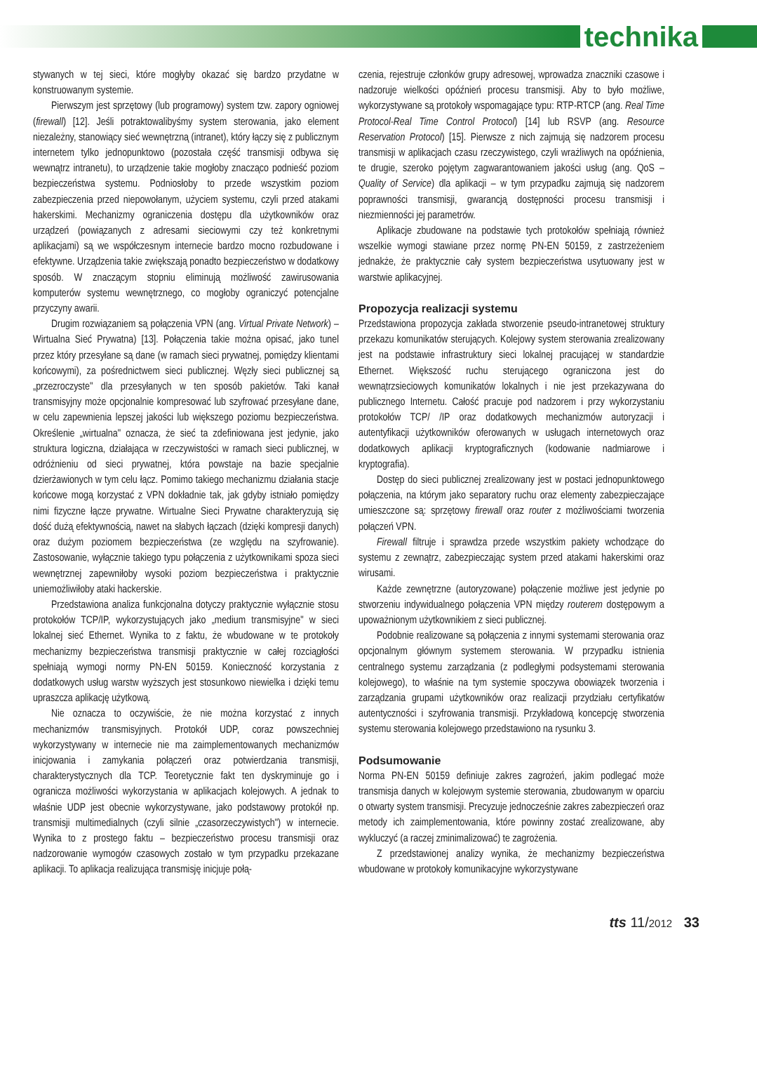technika
stywanych w tej sieci, które mogłyby okazać się bardzo przydatne w konstruowanym systemie.
Pierwszym jest sprzętowy (lub programowy) system tzw. zapory ogniowej (firewall) [12]. Jeśli potraktowalibyśmy system sterowania, jako element niezależny, stanowiący sieć wewnętrzną (intranet), który łączy się z publicznym internetem tylko jednopunktowo (pozostała część transmisji odbywa się wewnątrz intranetu), to urządzenie takie mogłoby znacząco podnieść poziom bezpieczeństwa systemu. Podniosłoby to przede wszystkim poziom zabezpieczenia przed niepowołanym, użyciem systemu, czyli przed atakami hakerskimi. Mechanizmy ograniczenia dostępu dla użytkowników oraz urządzeń (powiązanych z adresami sieciowymi czy też konkretnymi aplikacjami) są we współczesnym internecie bardzo mocno rozbudowane i efektywne. Urządzenia takie zwiększają ponadto bezpieczeństwo w dodatkowy sposób. W znaczącym stopniu eliminują możliwość zawirusowania komputerów systemu wewnętrznego, co mogłoby ograniczyć potencjalne przyczyny awarii.
Drugim rozwiązaniem są połączenia VPN (ang. Virtual Private Network) – Wirtualna Sieć Prywatna) [13]. Połączenia takie można opisać, jako tunel przez który przesyłane są dane (w ramach sieci prywatnej, pomiędzy klientami końcowymi), za pośrednictwem sieci publicznej. Węzły sieci publicznej są „przezroczyste" dla przesyłanych w ten sposób pakietów. Taki kanał transmisyjny może opcjonalnie kompresować lub szyfrować przesyłane dane, w celu zapewnienia lepszej jakości lub większego poziomu bezpieczeństwa. Określenie „wirtualna" oznacza, że sieć ta zdefiniowana jest jedynie, jako struktura logiczna, działająca w rzeczywistości w ramach sieci publicznej, w odróżnieniu od sieci prywatnej, która powstaje na bazie specjalnie dzierżawionych w tym celu łącz. Pomimo takiego mechanizmu działania stacje końcowe mogą korzystać z VPN dokładnie tak, jak gdyby istniało pomiędzy nimi fizyczne łącze prywatne. Wirtualne Sieci Prywatne charakteryzują się dość dużą efektywnością, nawet na słabych łączach (dzięki kompresji danych) oraz dużym poziomem bezpieczeństwa (ze względu na szyfrowanie). Zastosowanie, wyłącznie takiego typu połączenia z użytkownikami spoza sieci wewnętrznej zapewniłoby wysoki poziom bezpieczeństwa i praktycznie uniemożliwiłoby ataki hackerskie.
Przedstawiona analiza funkcjonalna dotyczy praktycznie wyłącznie stosu protokołów TCP/IP, wykorzystujących jako „medium transmisyjne" w sieci lokalnej sieć Ethernet. Wynika to z faktu, że wbudowane w te protokoły mechanizmy bezpieczeństwa transmisji praktycznie w całej rozciągłości spełniają wymogi normy PN-EN 50159. Konieczność korzystania z dodatkowych usług warstw wyższych jest stosunkowo niewielka i dzięki temu upraszcza aplikację użytkową.
Nie oznacza to oczywiście, że nie można korzystać z innych mechanizmów transmisyjnych. Protokół UDP, coraz powszechniej wykorzystywany w internecie nie ma zaimplementowanych mechanizmów inicjowania i zamykania połączeń oraz potwierdzania transmisji, charakterystycznych dla TCP. Teoretycznie fakt ten dyskryminuje go i ogranicza możliwości wykorzystania w aplikacjach kolejowych. A jednak to właśnie UDP jest obecnie wykorzystywane, jako podstawowy protokół np. transmisji multimedialnych (czyli silnie „czasorzeczywistych") w internecie. Wynika to z prostego faktu – bezpieczeństwo procesu transmisji oraz nadzorowanie wymogów czasowych zostało w tym przypadku przekazane aplikacji. To aplikacja realizująca transmisję inicjuje połą-
czenia, rejestruje członków grupy adresowej, wprowadza znaczniki czasowe i nadzoruje wielkości opóźnień procesu transmisji. Aby to było możliwe, wykorzystywane są protokoły wspomagające typu: RTP-RTCP (ang. Real Time Protocol-Real Time Control Protocol) [14] lub RSVP (ang. Resource Reservation Protocol) [15]. Pierwsze z nich zajmują się nadzorem procesu transmisji w aplikacjach czasu rzeczywistego, czyli wrażliwych na opóźnienia, te drugie, szeroko pojętym zagwarantowaniem jakości usług (ang. QoS – Quality of Service) dla aplikacji – w tym przypadku zajmują się nadzorem poprawności transmisji, gwarancją dostępności procesu transmisji i niezmienności jej parametrów.
Aplikacje zbudowane na podstawie tych protokołów spełniają również wszelkie wymogi stawiane przez normę PN-EN 50159, z zastrzeżeniem jednakże, że praktycznie cały system bezpieczeństwa usytuowany jest w warstwie aplikacyjnej.
Propozycja realizacji systemu
Przedstawiona propozycja zakłada stworzenie pseudo-intranetowej struktury przekazu komunikatów sterujących. Kolejowy system sterowania zrealizowany jest na podstawie infrastruktury sieci lokalnej pracującej w standardzie Ethernet. Większość ruchu sterującego ograniczona jest do wewnątrzsieciowych komunikatów lokalnych i nie jest przekazywana do publicznego Internetu. Całość pracuje pod nadzorem i przy wykorzystaniu protokołów TCP/ /IP oraz dodatkowych mechanizmów autoryzacji i autentyfikacji użytkowników oferowanych w usługach internetowych oraz dodatkowych aplikacji kryptograficznych (kodowanie nadmiarowe i kryptografia).
Dostęp do sieci publicznej zrealizowany jest w postaci jednopunktowego połączenia, na którym jako separatory ruchu oraz elementy zabezpieczające umieszczone są: sprzętowy firewall oraz router z możliwościami tworzenia połączeń VPN.
Firewall filtruje i sprawdza przede wszystkim pakiety wchodzące do systemu z zewnątrz, zabezpieczając system przed atakami hakerskimi oraz wirusami.
Każde zewnętrzne (autoryzowane) połączenie możliwe jest jedynie po stworzeniu indywidualnego połączenia VPN między routerem dostępowym a upoważnionym użytkownikiem z sieci publicznej.
Podobnie realizowane są połączenia z innymi systemami sterowania oraz opcjonalnym głównym systemem sterowania. W przypadku istnienia centralnego systemu zarządzania (z podległymi podsystemami sterowania kolejowego), to właśnie na tym systemie spoczywa obowiązek tworzenia i zarządzania grupami użytkowników oraz realizacji przydziału certyfikatów autentyczności i szyfrowania transmisji. Przykładową koncepcję stworzenia systemu sterowania kolejowego przedstawiono na rysunku 3.
Podsumowanie
Norma PN-EN 50159 definiuje zakres zagrożeń, jakim podlegać może transmisja danych w kolejowym systemie sterowania, zbudowanym w oparciu o otwarty system transmisji. Precyzuje jednocześnie zakres zabezpieczeń oraz metody ich zaimplementowania, które powinny zostać zrealizowane, aby wykluczyć (a raczej zminimalizować) te zagrożenia.
Z przedstawionej analizy wynika, że mechanizmy bezpieczeństwa wbudowane w protokoły komunikacyjne wykorzystywane
tts 11/2012 33